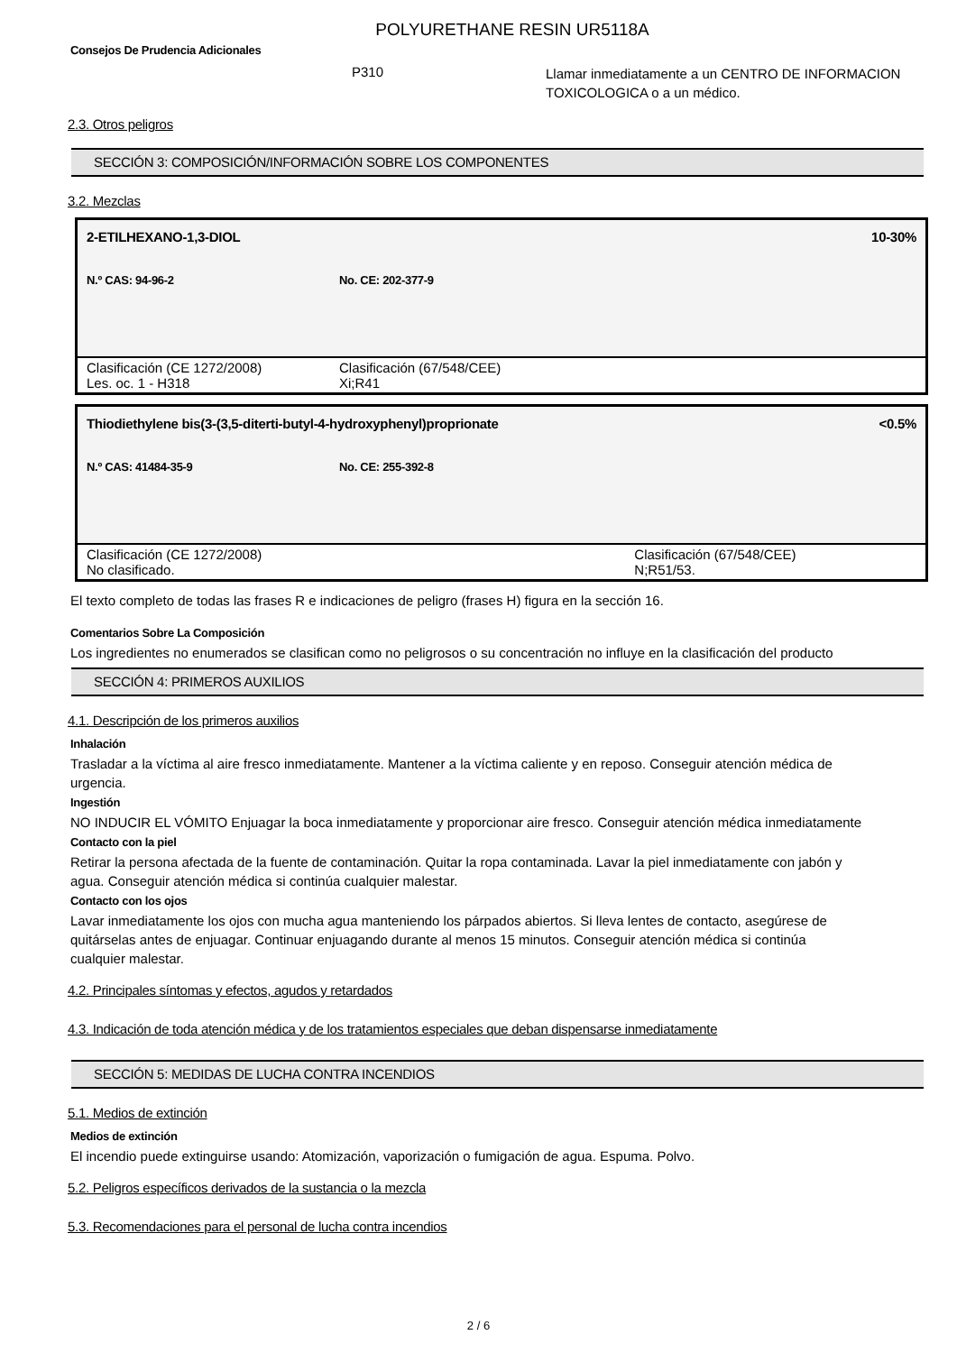POLYURETHANE RESIN UR5118A
Consejos De Prudencia Adicionales
P310
Llamar inmediatamente a un CENTRO DE INFORMACION
TOXICOLOGICA o a un médico.
2.3. Otros peligros
SECCIÓN 3: COMPOSICIÓN/INFORMACIÓN SOBRE LOS COMPONENTES
3.2. Mezclas
| 2-ETILHEXANO-1,3-DIOL | | 10-30% |
| N.º CAS: 94-96-2 | No. CE: 202-377-9 | |
| Clasificación (CE 1272/2008) Les. oc. 1 - H318 | | Clasificación (67/548/CEE) Xi;R41 |
| Thiodiethylene bis(3-(3,5-diterti-butyl-4-hydroxyphenyl)proprionate | | <0.5% |
| N.º CAS: 41484-35-9 | No. CE: 255-392-8 | |
| Clasificación (CE 1272/2008) No clasificado. | | Clasificación (67/548/CEE) N;R51/53. |
El texto completo de todas las frases R e indicaciones de peligro (frases H) figura en la sección 16.
Comentarios Sobre La Composición
Los ingredientes no enumerados se clasifican como no peligrosos o su concentración no influye en la clasificación del producto
SECCIÓN 4: PRIMEROS AUXILIOS
4.1. Descripción de los primeros auxilios
Inhalación
Trasladar a la víctima al aire fresco inmediatamente. Mantener a la víctima caliente y en reposo. Conseguir atención médica de urgencia.
Ingestión
NO INDUCIR EL VÓMITO Enjuagar la boca inmediatamente y proporcionar aire fresco. Conseguir atención médica inmediatamente
Contacto con la piel
Retirar la persona afectada de la fuente de contaminación. Quitar la ropa contaminada. Lavar la piel inmediatamente con jabón y agua. Conseguir atención médica si continúa cualquier malestar.
Contacto con los ojos
Lavar inmediatamente los ojos con mucha agua manteniendo los párpados abiertos. Si lleva lentes de contacto, asegúrese de quitárselas antes de enjuagar. Continuar enjuagando durante al menos 15 minutos. Conseguir atención médica si continúa cualquier malestar.
4.2. Principales síntomas y efectos, agudos y retardados
4.3. Indicación de toda atención médica y de los tratamientos especiales que deban dispensarse inmediatamente
SECCIÓN 5: MEDIDAS DE LUCHA CONTRA INCENDIOS
5.1. Medios de extinción
Medios de extinción
El incendio puede extinguirse usando: Atomización, vaporización o fumigación de agua. Espuma. Polvo.
5.2. Peligros específicos derivados de la sustancia o la mezcla
5.3. Recomendaciones para el personal de lucha contra incendios
2 / 6